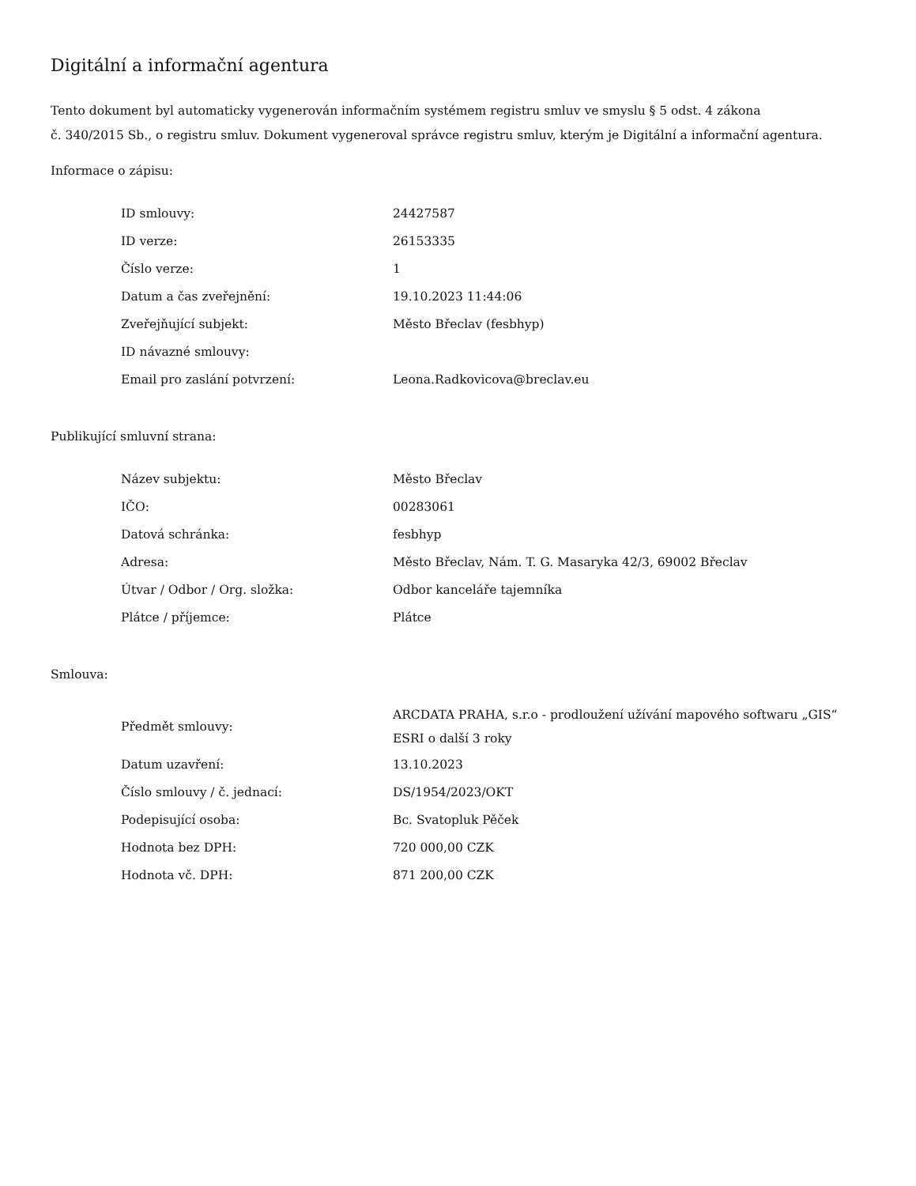Digitální a informační agentura
Tento dokument byl automaticky vygenerován informačním systémem registru smluv ve smyslu § 5 odst. 4 zákona
č. 340/2015 Sb., o registru smluv. Dokument vygeneroval správce registru smluv, kterým je Digitální a informační agentura.
Informace o zápisu:
| ID smlouvy: | 24427587 |
| ID verze: | 26153335 |
| Číslo verze: | 1 |
| Datum a čas zveřejnění: | 19.10.2023 11:44:06 |
| Zveřejňující subjekt: | Město Břeclav (fesbhyp) |
| ID návazné smlouvy: | |
| Email pro zaslání potvrzení: | Leona.Radkovicova@breclav.eu |
Publikující smluvní strana:
| Název subjektu: | Město Břeclav |
| IČO: | 00283061 |
| Datová schránka: | fesbhyp |
| Adresa: | Město Břeclav, Nám. T. G. Masaryka 42/3, 69002 Břeclav |
| Útvar / Odbor / Org. složka: | Odbor kanceláře tajemníka |
| Plátce / příjemce: | Plátce |
Smlouva:
| Předmět smlouvy: | ARCDATA PRAHA, s.r.o - prodloužení užívání mapového softwaru „GIS“ ESRI o další 3 roky |
| Datum uzavření: | 13.10.2023 |
| Číslo smlouvy / č. jednací: | DS/1954/2023/OKT |
| Podepisující osoba: | Bc. Svatopluk Pěček |
| Hodnota bez DPH: | 720 000,00 CZK |
| Hodnota vč. DPH: | 871 200,00 CZK |